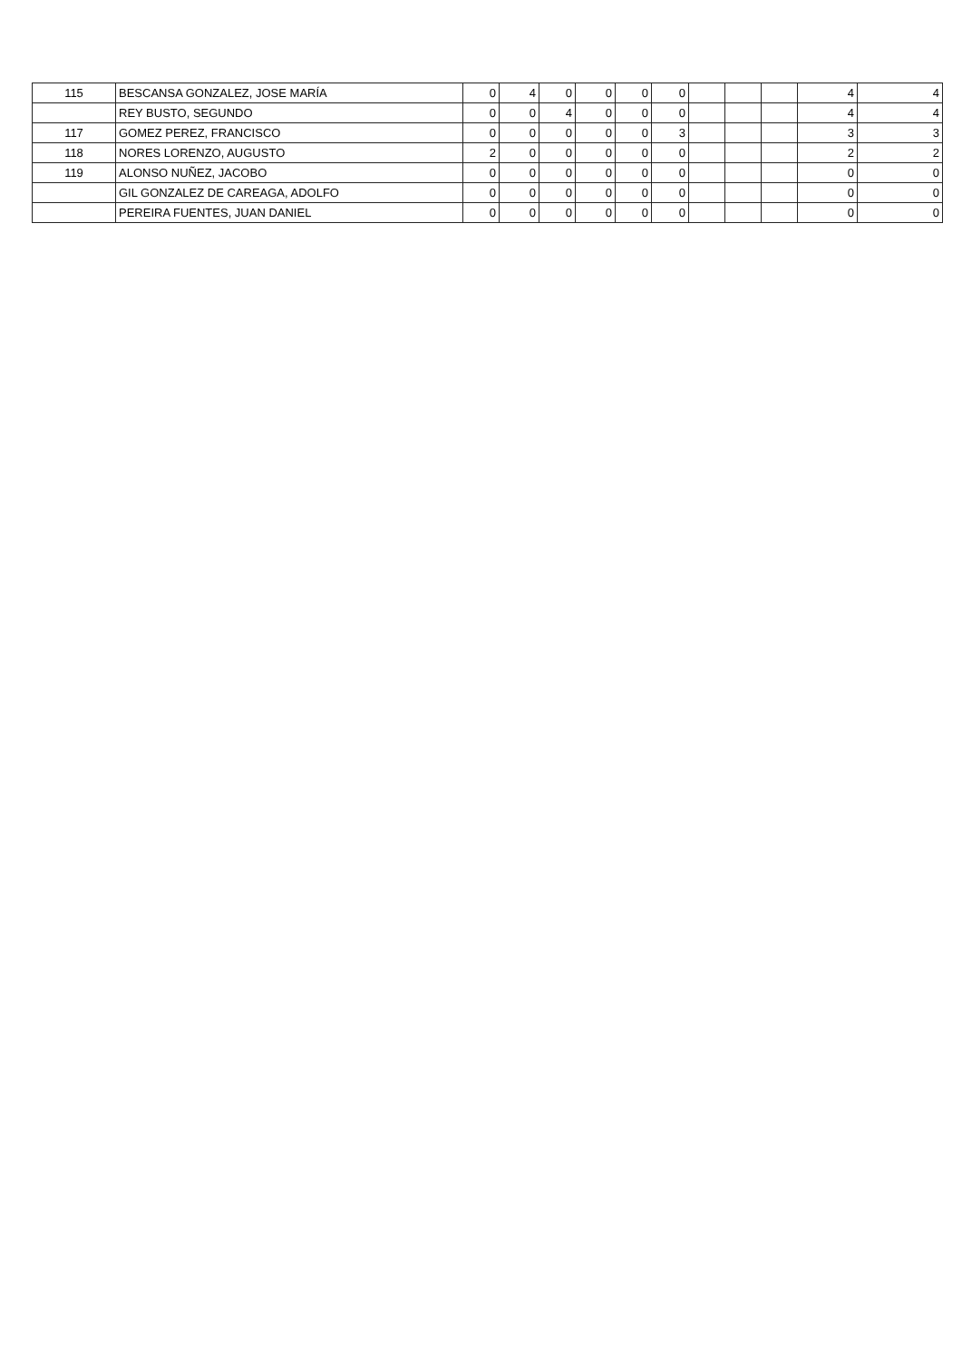| 115 | BESCANSA GONZALEZ, JOSE MARÍA | 0 | 4 | 0 | 0 | 0 | 0 | | | | 4 | 4 |
| | REY BUSTO, SEGUNDO | 0 | 0 | 4 | 0 | 0 | 0 | | | | 4 | 4 |
| 117 | GOMEZ PEREZ, FRANCISCO | 0 | 0 | 0 | 0 | 0 | 3 | | | | 3 | 3 |
| 118 | NORES LORENZO, AUGUSTO | 2 | 0 | 0 | 0 | 0 | 0 | | | | 2 | 2 |
| 119 | ALONSO NUÑEZ, JACOBO | 0 | 0 | 0 | 0 | 0 | 0 | | | | 0 | 0 |
| | GIL GONZALEZ DE CAREAGA, ADOLFO | 0 | 0 | 0 | 0 | 0 | 0 | | | | 0 | 0 |
| | PEREIRA FUENTES, JUAN DANIEL | 0 | 0 | 0 | 0 | 0 | 0 | | | | 0 | 0 |